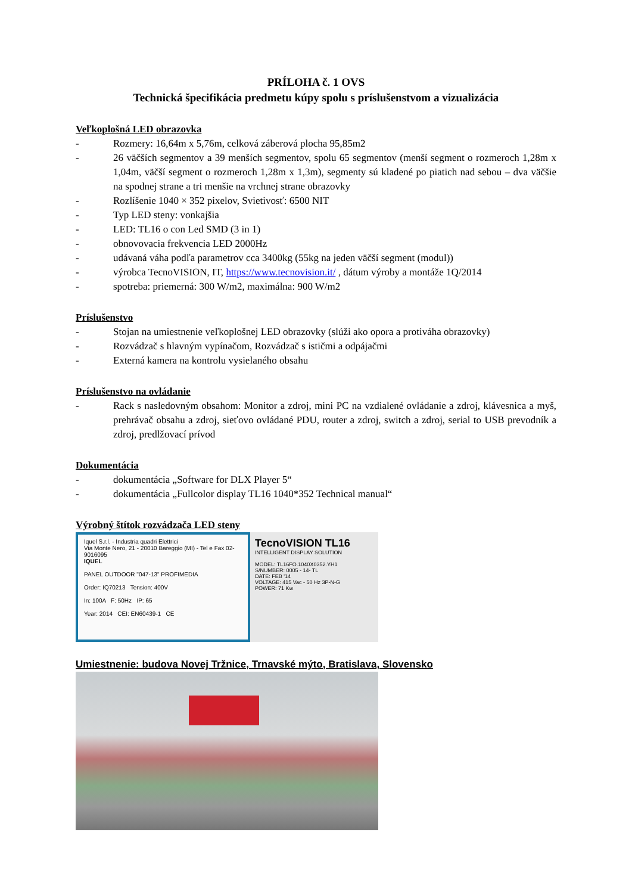PRÍLOHA č. 1 OVS
Technická špecifikácia predmetu kúpy spolu s príslušenstvom a vizualizácia
Veľkoplošná LED obrazovka
- Rozmery: 16,64m x 5,76m, celková záberová plocha 95,85m2
- 26 väčších segmentov a 39 menších segmentov, spolu 65 segmentov (menší segment o rozmeroch 1,28m x 1,04m, väčší segment o rozmeroch 1,28m x 1,3m), segmenty sú kladené po piatich nad sebou – dva väčšie na spodnej strane a tri menšie na vrchnej strane obrazovky
- Rozlíšenie 1040 × 352 pixelov, Svietivosť: 6500 NIT
- Typ LED steny: vonkajšia
- LED: TL16 o con Led SMD (3 in 1)
- obnovovacia frekvencia LED 2000Hz
- udávaná váha podľa parametrov cca 3400kg (55kg na jeden väčší segment (modul))
- výrobca TecnoVISION, IT, https://www.tecnovision.it/ , dátum výroby a montáže 1Q/2014
- spotreba: priemerná: 300 W/m2, maximálna: 900 W/m2
Príslušenstvo
- Stojan na umiestnenie veľkoplošnej LED obrazovky (slúži ako opora a protiváha obrazovky)
- Rozvádzač s hlavným vypínačom, Rozvádzač s ističmi a odpájačmi
- Externá kamera na kontrolu vysielaného obsahu
Príslušenstvo na ovládanie
- Rack s nasledovným obsahom: Monitor a zdroj, mini PC na vzdialené ovládanie a zdroj, klávesnica a myš, prehrávač obsahu a zdroj, sieťovo ovládané PDU, router a zdroj, switch a zdroj, serial to USB prevodník a zdroj, predlžovací prívod
Dokumentácia
- dokumentácia „Software for DLX Player 5“
- dokumentácia „Fullcolor display TL16 1040*352 Technical manual“
Výrobný štítok rozvádzača LED steny
Iquel S.r.l. - Industria quadri Elettrici
Via Monte Nero, 21 - 20010 Bareggio (MI) - Tel e Fax 02-9016095
IQUEL
PANEL OUTDOOR "047-13" PROFIMEDIA
Order: IQ70213 Tension: 400V
In: 100A F: 50Hz IP: 65
Year: 2014 CEI: EN60439-1 CE
TecnoVISION TL16
INTELLIGENT DISPLAY SOLUTION
MODEL: TL16FO.1040X0352.YH1
S/NUMBER: 0005 - 14- TL
DATE: FEB '14
VOLTAGE: 415 Vac - 50 Hz 3P-N-G
POWER: 71 Kw
Umiestnenie: budova Novej Tržnice, Trnavské mýto, Bratislava, Slovensko